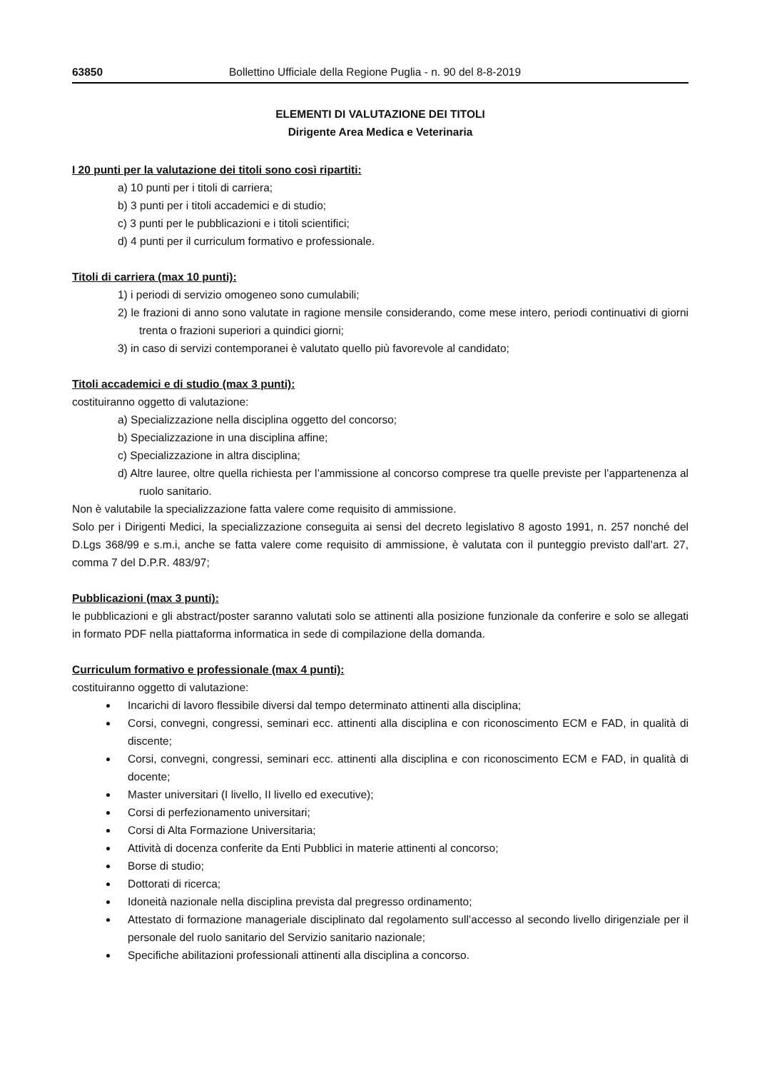63850 Bollettino Ufficiale della Regione Puglia - n. 90 del 8-8-2019
ELEMENTI DI VALUTAZIONE DEI TITOLI
Dirigente Area Medica e Veterinaria
I 20 punti per la valutazione dei titoli sono così ripartiti:
a) 10 punti per i titoli di carriera;
b) 3 punti per i titoli accademici e di studio;
c) 3 punti per le pubblicazioni e i titoli scientifici;
d) 4 punti per il curriculum formativo e professionale.
Titoli di carriera (max 10 punti):
1) i periodi di servizio omogeneo sono cumulabili;
2) le frazioni di anno sono valutate in ragione mensile considerando, come mese intero, periodi continuativi di giorni trenta o frazioni superiori a quindici giorni;
3) in caso di servizi contemporanei è valutato quello più favorevole al candidato;
Titoli accademici e di studio (max 3 punti):
costituiranno oggetto di valutazione:
a) Specializzazione nella disciplina oggetto del concorso;
b) Specializzazione in una disciplina affine;
c) Specializzazione in altra disciplina;
d) Altre lauree, oltre quella richiesta per l’ammissione al concorso comprese tra quelle previste per l’appartenenza al ruolo sanitario.
Non è valutabile la specializzazione fatta valere come requisito di ammissione.
Solo per i Dirigenti Medici, la specializzazione conseguita ai sensi del decreto legislativo 8 agosto 1991, n. 257 nonché del D.Lgs 368/99 e s.m.i, anche se fatta valere come requisito di ammissione, è valutata con il punteggio previsto dall’art. 27, comma 7 del D.P.R. 483/97;
Pubblicazioni (max 3 punti):
le pubblicazioni e gli abstract/poster saranno valutati solo se attinenti alla posizione funzionale da conferire e solo se allegati in formato PDF nella piattaforma informatica in sede di compilazione della domanda.
Curriculum formativo e professionale (max 4 punti):
costituiranno oggetto di valutazione:
Incarichi di lavoro flessibile diversi dal tempo determinato attinenti alla disciplina;
Corsi, convegni, congressi, seminari ecc. attinenti alla disciplina e con riconoscimento ECM e FAD, in qualità di discente;
Corsi, convegni, congressi, seminari ecc. attinenti alla disciplina e con riconoscimento ECM e FAD, in qualità di docente;
Master universitari (I livello, II livello ed executive);
Corsi di perfezionamento universitari;
Corsi di Alta Formazione Universitaria;
Attività di docenza conferite da Enti Pubblici in materie attinenti al concorso;
Borse di studio;
Dottorati di ricerca;
Idoneità nazionale nella disciplina prevista dal pregresso ordinamento;
Attestato di formazione manageriale disciplinato dal regolamento sull’accesso al secondo livello dirigenziale per il personale del ruolo sanitario del Servizio sanitario nazionale;
Specifiche abilitazioni professionali attinenti alla disciplina a concorso.